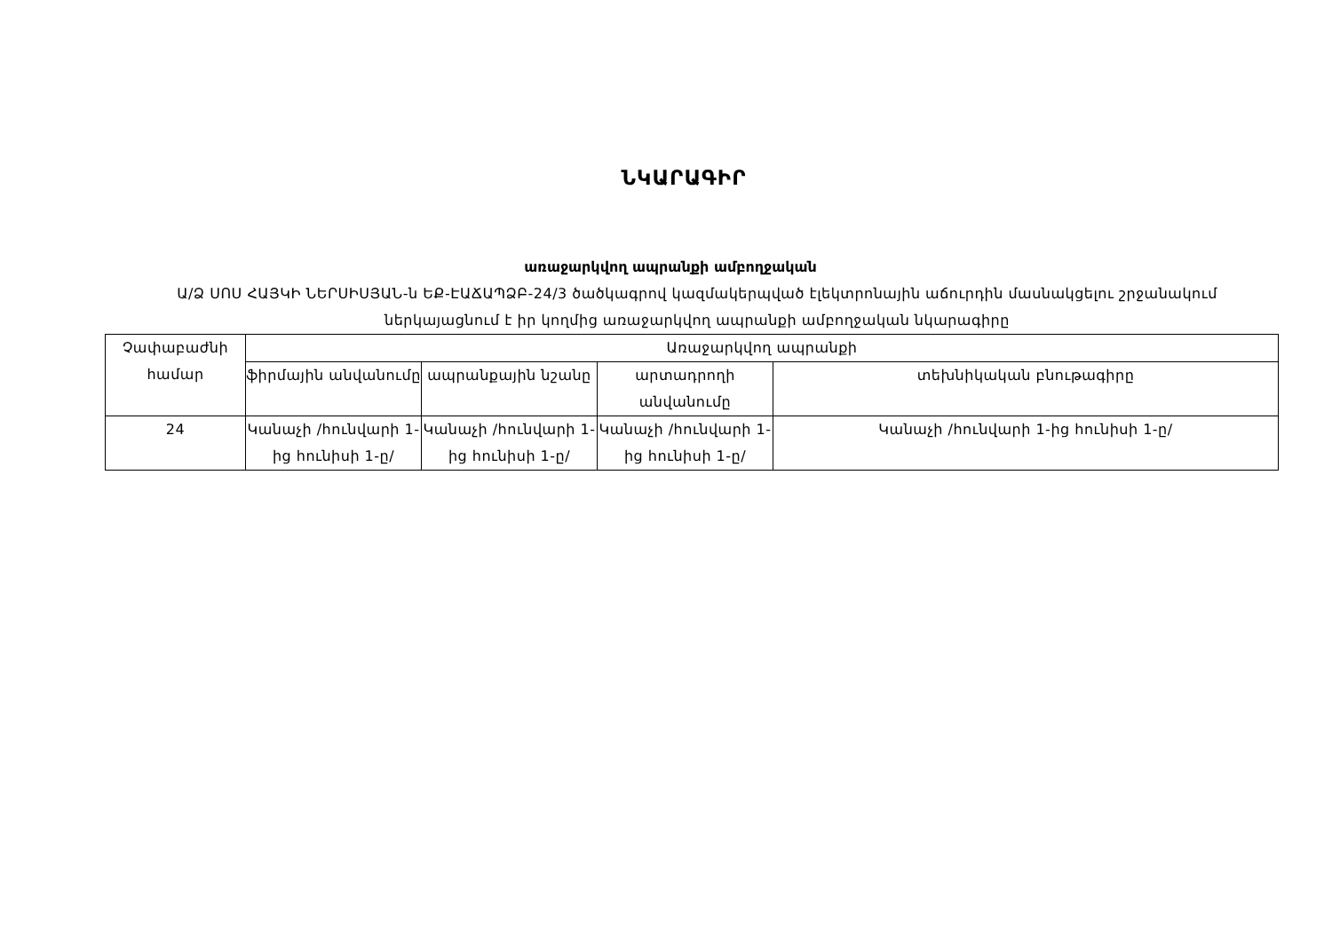ՆԿԱՐԱԳԻՐ
առաջարկվող ապրանքի ամբողջական
Ա/Ձ ՍՈՍ ՀԱՅԿԻ ՆԵՐՍԻՍՅԱՆ-ն ԵՔ-ԷԱՃԱՊՁԲ-24/3 ծածկագրով կազմակերպված էլեկտրոնային աճուրդին մասնակցելու շրջանակում ներկայացնում է իր կողմից առաջարկվող ապրանքի ամբողջական նկարագիրը
| Չափաբաժնի համար | Առաջարկվող ապրանքի | | | |
| | ֆիրմային անվանումը | ապրանքային նշանը | արտադրողի անվանումը | տեխնիկական բնութագիրը |
| 24 | Կանաչի /հունվարի 1-ից հունիսի 1-ը/ | Կանաչի /հունվարի 1-ից հունիսի 1-ը/ | Կանաչի /հունվարի 1-ից հունիսի 1-ը/ | Կանաչի /հունվարի 1-ից հունիսի 1-ը/ |